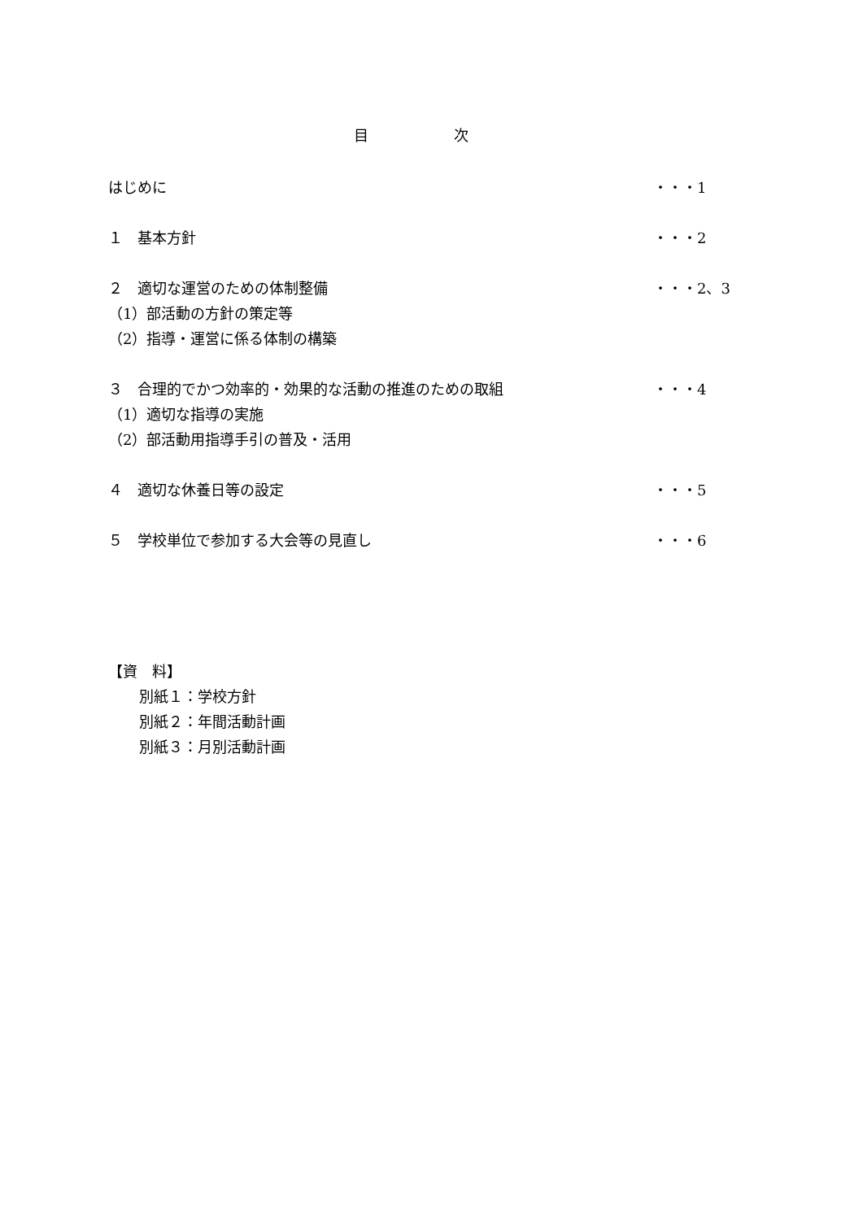目 次
はじめに ・・・1
１　基本方針 ・・・2
２　適切な運営のための体制整備 ・・・2、3
（1）部活動の方針の策定等
（2）指導・運営に係る体制の構築
３　合理的でかつ効率的・効果的な活動の推進のための取組 ・・・4
（1）適切な指導の実施
（2）部活動用指導手引の普及・活用
４　適切な休養日等の設定 ・・・5
５　学校単位で参加する大会等の見直し ・・・6
【資　料】
別紙１：学校方針
別紙２：年間活動計画
別紙３：月別活動計画